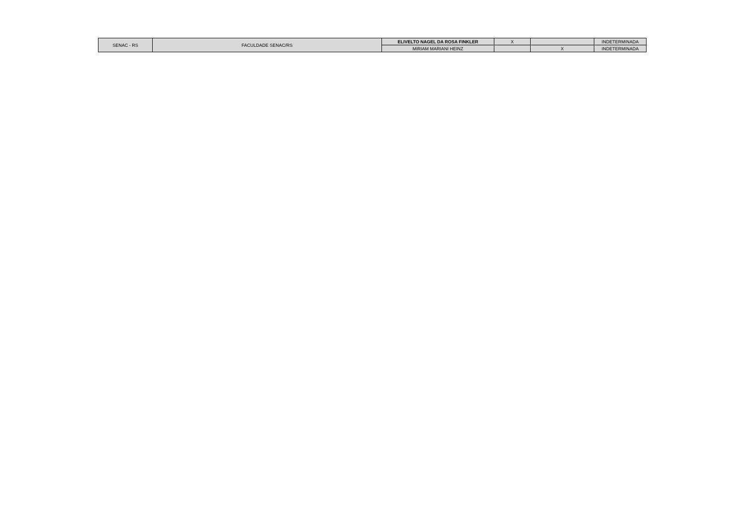| SENAC - RS | FACULDADE SENAC/RS | ELIVELTO NAGEL DA ROSA FINKLER | X | | INDETERMINADA |
| | | MIRIAM MARIANI HEINZ | | X | INDETERMINADA |